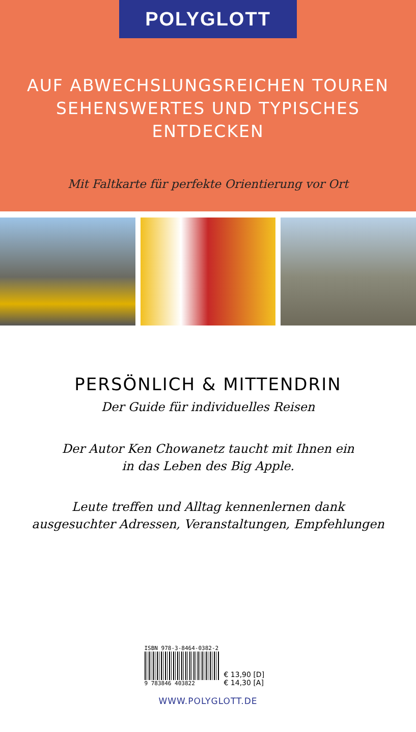POLYGLOTT
AUF ABWECHSLUNGSREICHEN TOUREN
SEHENSWERTES UND TYPISCHES ENTDECKEN
Mit Faltkarte für perfekte Orientierung vor Ort
PERSÖNLICH & MITTENDRIN
Der Guide für individuelles Reisen
Der Autor Ken Chowanetz taucht mit Ihnen ein
in das Leben des Big Apple.
Leute treffen und Alltag kennenlernen dank
ausgesuchter Adressen, Veranstaltungen, Empfehlungen
ISBN 978-3-8464-0382-2
9 783846 403822
€ 13,90 [D]
€ 14,30 [A]
WWW.POLYGLOTT.DE